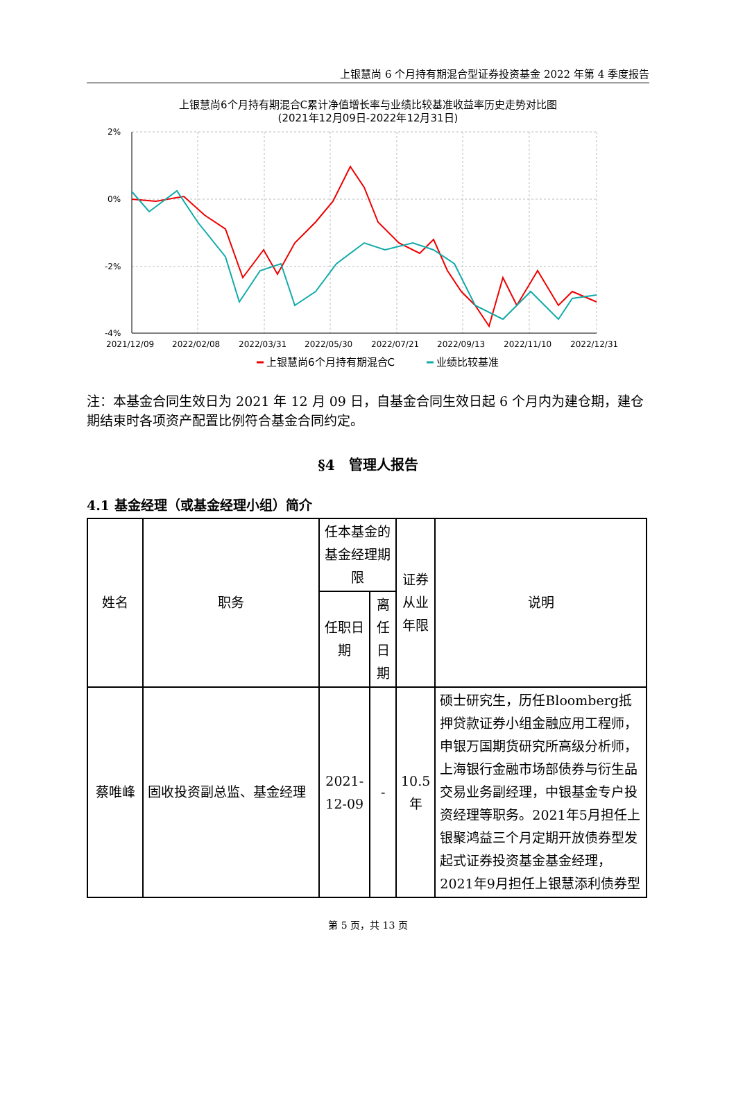上银慧尚 6 个月持有期混合型证券投资基金 2022 年第 4 季度报告
上银慧尚6个月持有期混合C累计净值增长率与业绩比较基准收益率历史走势对比图
(2021年12月09日-2022年12月31日)
2%
0%
-2%
-4%
2021/12/09
2022/02/08
2022/03/31
2022/05/30
2022/07/21
2022/09/13
2022/11/10
2022/12/31
上银慧尚6个月持有期混合C
业绩比较基准
注：本基金合同生效日为 2021 年 12 月 09 日，自基金合同生效日起 6 个月内为建仓期，建仓期结束时各项资产配置比例符合基金合同约定。
§4　管理人报告
4.1 基金经理（或基金经理小组）简介
| 姓名 | 职务 | 任本基金的基金经理期限 | | 证券从业年限 | 说明 |
| | | 任职日期 | 离任日期 | | |
| 蔡唯峰 | 固收投资副总监、基金经理 | 2021-12-09 | - | 10.5年 | 硕士研究生，历任Bloomberg抵押贷款证券小组金融应用工程师，申银万国期货研究所高级分析师，上海银行金融市场部债券与衍生品交易业务副经理，中银基金专户投资经理等职务。2021年5月担任上银聚鸿益三个月定期开放债券型发起式证券投资基金基金经理，2021年9月担任上银慧添利债券型 |
第 5 页，共 13 页